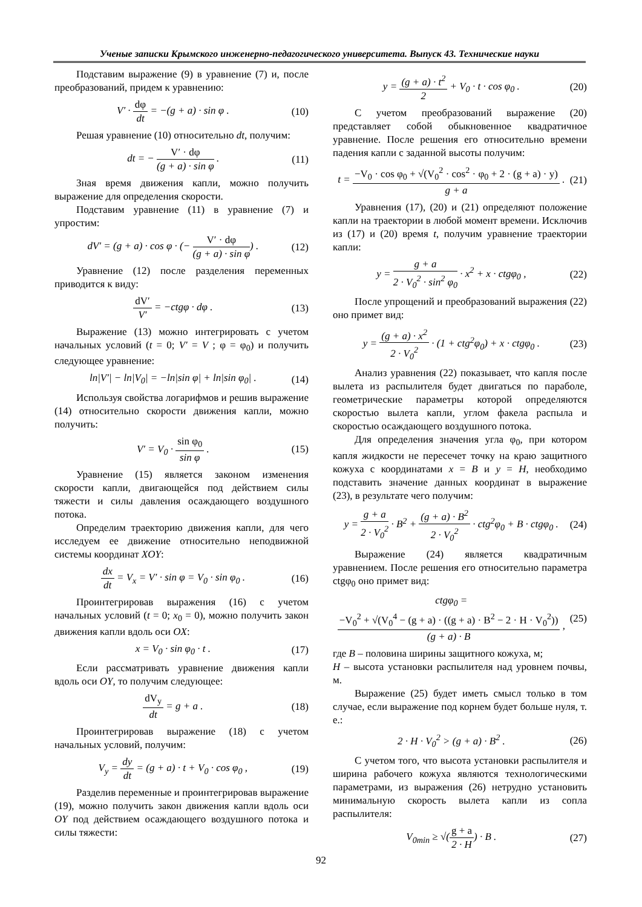Ученые записки Крымского инженерно-педагогического университета. Выпуск 43. Технические науки
Подставим выражение (9) в уравнение (7) и, после преобразований, придем к уравнению:
V′ · dφ dt = −(g + a) · sin φ . (10)
Решая уравнение (10) относительно dt, получим:
dt = − V′ · dφ (g + a) · sin φ . (11)
Зная время движения капли, можно получить выражение для определения скорости.
Подставим уравнение (11) в уравнение (7) и упростим:
dV′ = (g + a) · cos φ · (− V′ · dφ (g + a) · sin φ) . (12)
Уравнение (12) после разделения переменных приводится к виду:
dV′ V′ = −ctgφ · dφ . (13)
Выражение (13) можно интегрировать с учетом начальных условий (t = 0; V′ = V ; φ = φ<sub>0</sub>) и получить следующее уравнение:
ln|V′| − ln|V<sub>0</sub>| = −ln|sin φ| + ln|sin φ<sub>0</sub>| . (14)
Используя свойства логарифмов и решив выражение (14) относительно скорости движения капли, можно получить:
V′ = V<sub>0</sub> · sin φ<sub>0</sub> sin φ . (15)
Уравнение (15) является законом изменения скорости капли, двигающейся под действием силы тяжести и силы давления осаждающего воздушного потока.
Определим траекторию движения капли, для чего исследуем ее движение относительно неподвижной системы координат XOY:
dx dt = V<sub>x</sub> = V′ · sin φ = V<sub>0</sub> · sin φ<sub>0</sub> . (16)
Проинтегрировав выражения (16) с учетом начальных условий (t = 0; x<sub>0</sub> = 0), можно получить закон движения капли вдоль оси OX:
x = V<sub>0</sub> · sin φ<sub>0</sub> · t . (17)
Если рассматривать уравнение движения капли вдоль оси OY, то получим следующее:
dV<sub>y</sub> dt = g + a . (18)
Проинтегрировав выражение (18) с учетом начальных условий, получим:
V<sub>y</sub> = dy dt = (g + a) · t + V<sub>0</sub> · cos φ<sub>0</sub> , (19)
Разделив переменные и проинтегрировав выражение (19), можно получить закон движения капли вдоль оси OY под действием осаждающего воздушного потока и силы тяжести:
y = (g + a) · t<sup>2</sup> 2 + V<sub>0</sub> · t · cos φ<sub>0</sub> . (20)
С учетом преобразований выражение (20) представляет собой обыкновенное квадратичное уравнение. После решения его относительно времени падения капли с заданной высоты получим:
t = −V<sub>0</sub> · cos φ<sub>0</sub> + √(V<sub>0</sub><sup>2</sup> · cos<sup>2</sup> · φ<sub>0</sub> + 2 · (g + a) · y) g + a . (21)
Уравнения (17), (20) и (21) определяют положение капли на траектории в любой момент времени. Исключив из (17) и (20) время t, получим уравнение траектории капли:
y = g + a 2 · V<sub>0</sub><sup>2</sup> · sin<sup>2</sup> φ<sub>0</sub> · x<sup>2</sup> + x · ctgφ<sub>0</sub> , (22)
После упрощений и преобразований выражения (22) оно примет вид:
y = (g + a) · x<sup>2</sup> 2 · V<sub>0</sub><sup>2</sup> · (1 + ctg<sup>2</sup>φ<sub>0</sub>) + x · ctgφ<sub>0</sub> . (23)
Анализ уравнения (22) показывает, что капля после вылета из распылителя будет двигаться по параболе, геометрические параметры которой определяются скоростью вылета капли, углом факела распыла и скоростью осаждающего воздушного потока.
Для определения значения угла φ<sub>0</sub>, при котором капля жидкости не пересечет точку на краю защитного кожуха с координатами x = B и y = H, необходимо подставить значение данных координат в выражение (23), в результате чего получим:
y = g + a 2 · V<sub>0</sub><sup>2</sup> · B<sup>2</sup> + (g + a) · B<sup>2</sup> 2 · V<sub>0</sub><sup>2</sup> · ctg<sup>2</sup>φ<sub>0</sub> + B · ctgφ<sub>0</sub> . (24)
Выражение (24) является квадратичным уравнением. После решения его относительно параметра ctgφ<sub>0</sub> оно примет вид:
ctgφ<sub>0</sub> = −V<sub>0</sub><sup>2</sup> + √(V<sub>0</sub><sup>4</sup> − (g + a) · ((g + a) · B<sup>2</sup> − 2 · H · V<sub>0</sub><sup>2</sup>)) (g + a) · B , (25)
где B – половина ширины защитного кожуха, м;
H – высота установки распылителя над уровнем почвы, м.
Выражение (25) будет иметь смысл только в том случае, если выражение под корнем будет больше нуля, т. е.:
2 · H · V<sub>0</sub><sup>2</sup> > (g + a) · B<sup>2</sup> . (26)
С учетом того, что высота установки распылителя и ширина рабочего кожуха являются технологическими параметрами, из выражения (26) нетрудно установить минимальную скорость вылета капли из сопла распылителя:
V<sub>0min</sub> ≥ √(g + a 2 · H) · B . (27)
92